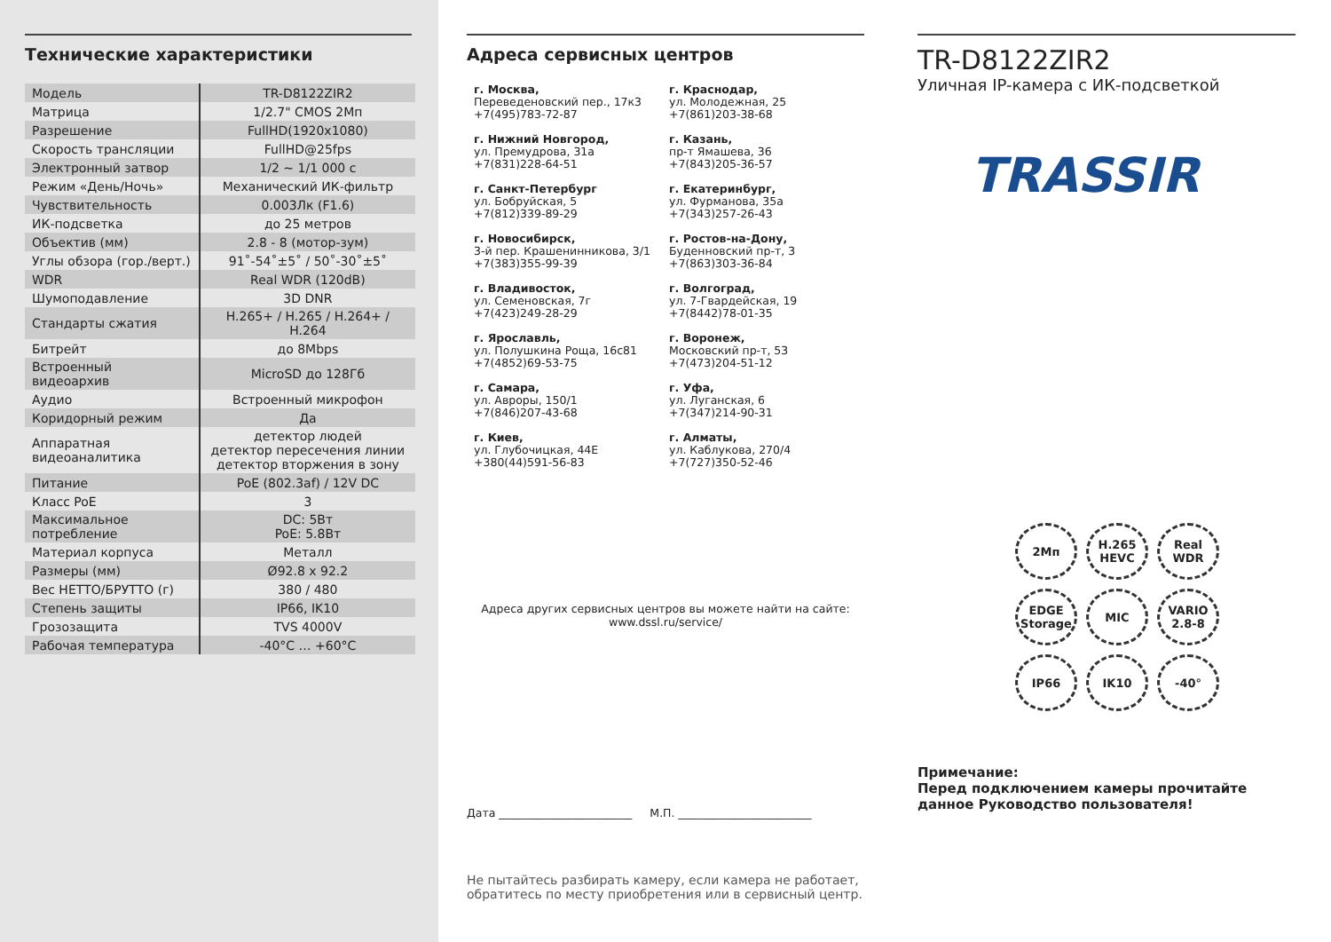Технические характеристики
| Модель | TR-D8122ZIR2 |
| Матрица | 1/2.7" CMOS 2Мп |
| Разрешение | FullHD(1920x1080) |
| Скорость трансляции | FullHD@25fps |
| Электронный затвор | 1/2 ~ 1/1 000 с |
| Режим «День/Ночь» | Механический ИК-фильтр |
| Чувствительность | 0.003Лк (F1.6) |
| ИК-подсветка | до 25 метров |
| Объектив (мм) | 2.8 - 8 (мотор-зум) |
| Углы обзора (гор./верт.) | 91˚-54˚±5˚ / 50˚-30˚±5˚ |
| WDR | Real WDR (120dB) |
| Шумоподавление | 3D DNR |
| Стандарты сжатия | H.265+ / H.265 / H.264+ / H.264 |
| Битрейт | до 8Mbps |
| Встроенный видеоархив | MicroSD до 128Гб |
| Аудио | Встроенный микрофон |
| Коридорный режим | Да |
| Аппаратная видеоаналитика | детектор людей детектор пересечения линии детектор вторжения в зону |
| Питание | PoE (802.3af) / 12V DC |
| Класс PoE | 3 |
| Максимальное потребление | DC: 5Вт PoE: 5.8Вт |
| Материал корпуса | Металл |
| Размеры (мм) | Ø92.8 x 92.2 |
| Вес НЕТТО/БРУТТО (г) | 380 / 480 |
| Степень защиты | IP66, IK10 |
| Грозозащита | TVS 4000V |
| Рабочая температура | -40°C … +60°C |
Адреса сервисных центров
г. Москва,
Переведеновский пер., 17к3
+7(495)783-72-87
г. Краснодар,
ул. Молодежная, 25
+7(861)203-38-68
г. Нижний Новгород,
ул. Премудрова, 31а
+7(831)228-64-51
г. Казань,
пр-т Ямашева, 36
+7(843)205-36-57
г. Санкт-Петербург
ул. Бобруйская, 5
+7(812)339-89-29
г. Екатеринбург,
ул. Фурманова, 35а
+7(343)257-26-43
г. Новосибирск,
3-й пер. Крашенинникова, 3/1
+7(383)355-99-39
г. Ростов-на-Дону,
Буденновский пр-т, 3
+7(863)303-36-84
г. Владивосток,
ул. Семеновская, 7г
+7(423)249-28-29
г. Волгоград,
ул. 7-Гвардейская, 19
+7(8442)78-01-35
г. Ярославль,
ул. Полушкина Роща, 16с81
+7(4852)69-53-75
г. Воронеж,
Московский пр-т, 53
+7(473)204-51-12
г. Самара,
ул. Авроры, 150/1
+7(846)207-43-68
г. Уфа,
ул. Луганская, 6
+7(347)214-90-31
г. Киев,
ул. Глубочицкая, 44Е
+380(44)591-56-83
г. Алматы,
ул. Каблукова, 270/4
+7(727)350-52-46
Адреса других сервисных центров вы можете найти на сайте:
www.dssl.ru/service/
Дата ________________________ М.П. ________________________
Не пытайтесь разбирать камеру, если камера не работает, обратитесь по месту приобретения или в сервисный центр.
TR-D8122ZIR2
Уличная IP-камера с ИК-подсветкой
TRASSIR
2Мп
H.265 HEVC
Real WDR
EDGE Storage
MIC
VARIO 2.8-8
IP66
IK10
-40°
Примечание:
Перед подключением камеры прочитайте данное Руководство пользователя!